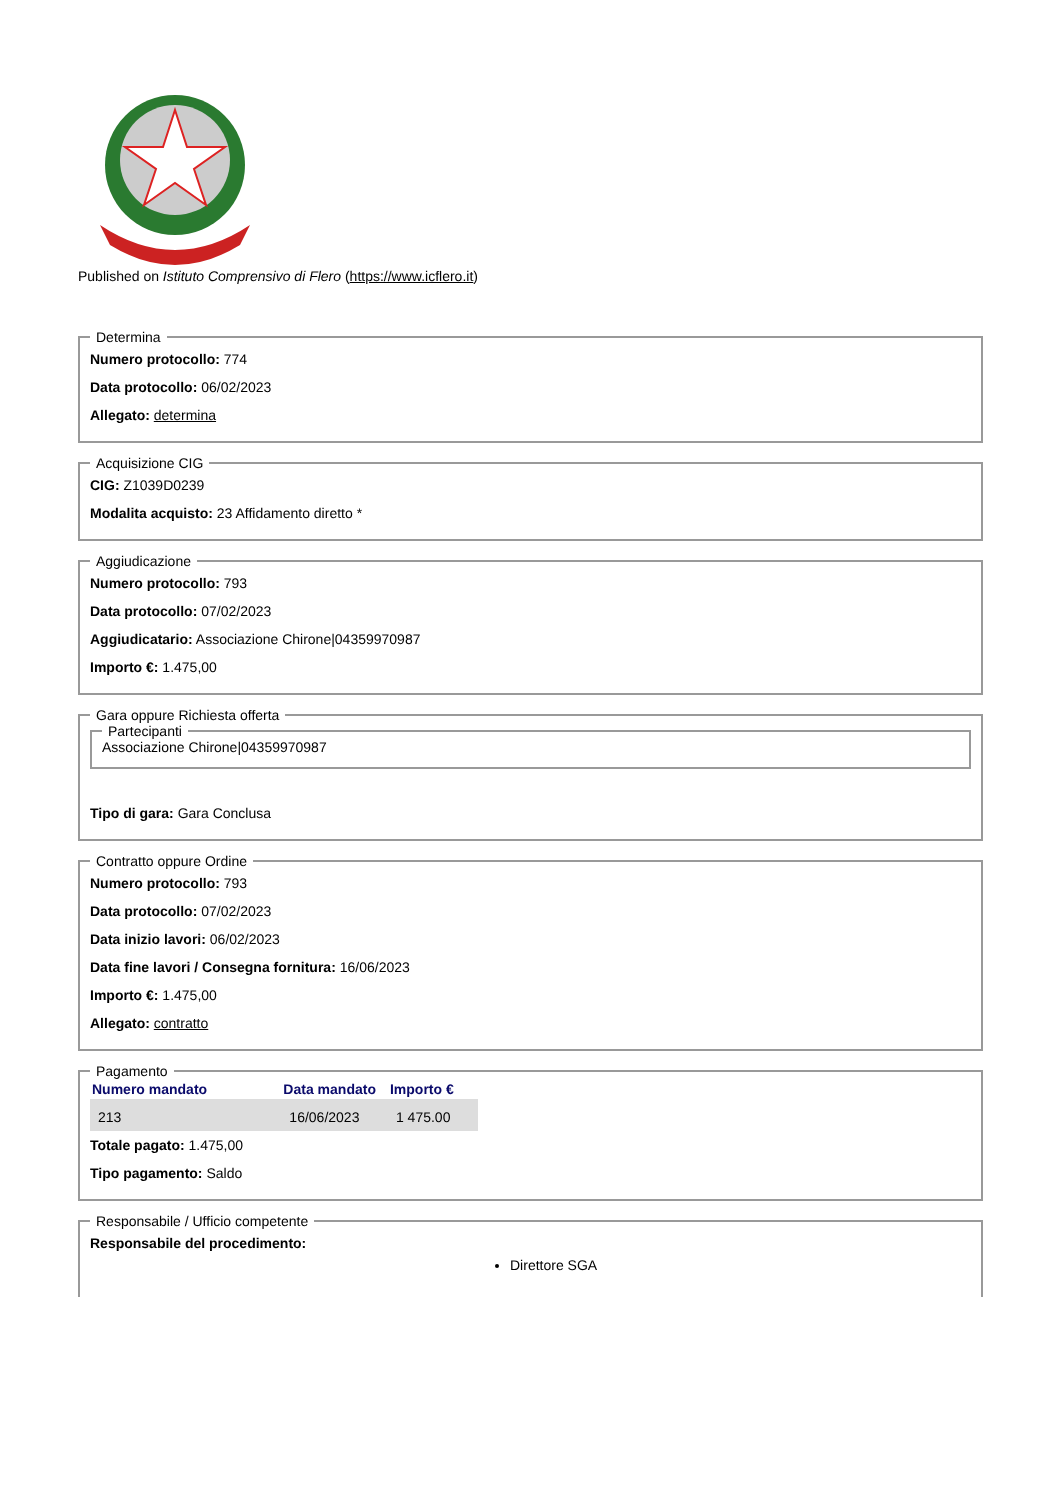Published on Istituto Comprensivo di Flero (https://www.icflero.it)
Determina
Numero protocollo: 774
Data protocollo: 06/02/2023
Allegato: determina
Acquisizione CIG
CIG: Z1039D0239
Modalita acquisto: 23 Affidamento diretto *
Aggiudicazione
Numero protocollo: 793
Data protocollo: 07/02/2023
Aggiudicatario: Associazione Chirone|04359970987
Importo €: 1.475,00
Gara oppure Richiesta offerta Partecipanti Associazione Chirone|04359970987
Tipo di gara: Gara Conclusa
Contratto oppure Ordine
Numero protocollo: 793
Data protocollo: 07/02/2023
Data inizio lavori: 06/02/2023
Data fine lavori / Consegna fornitura: 16/06/2023
Importo €: 1.475,00
Allegato: contratto
Pagamento
| Numero mandato | Data mandato | Importo € |
| --- | --- | --- |
| 213 | 16/06/2023 | 1 475.00 |
Totale pagato: 1.475,00
Tipo pagamento: Saldo
Responsabile / Ufficio competente
Responsabile del procedimento:
Direttore SGA